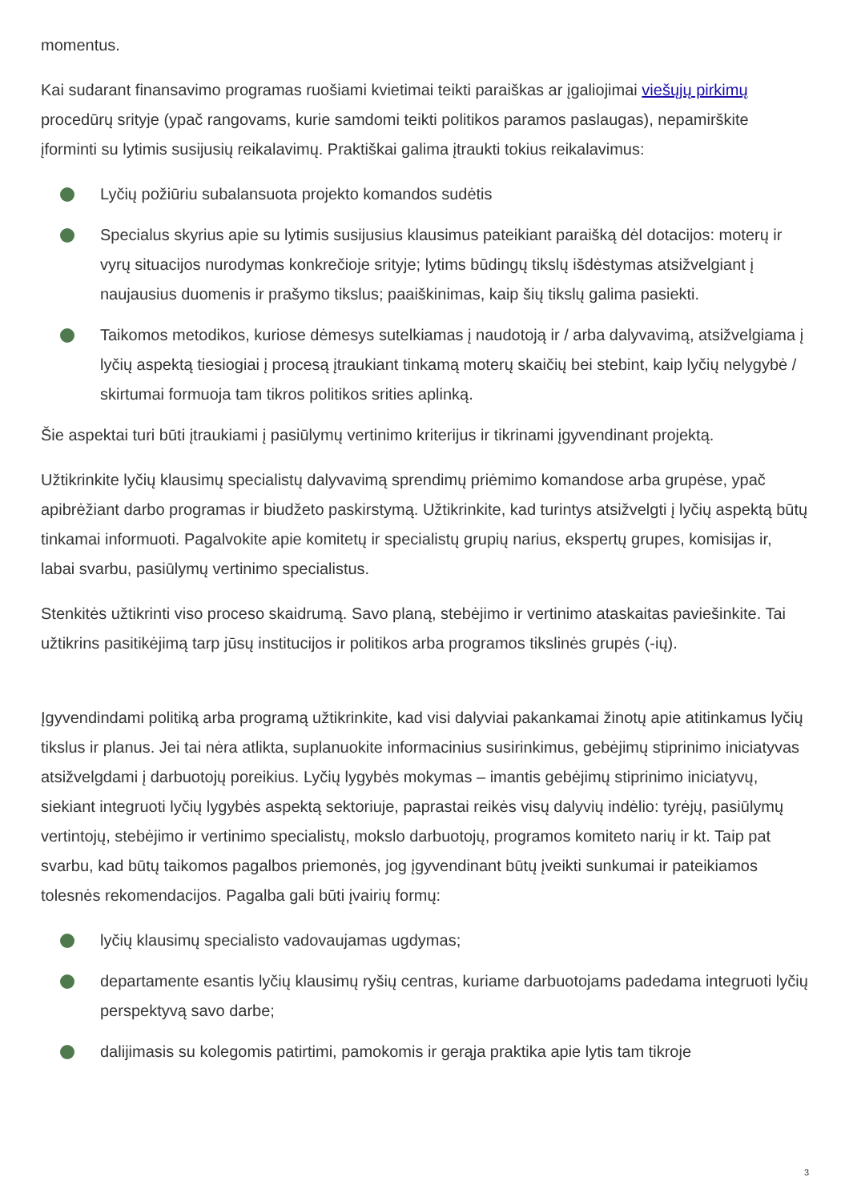momentus.
Kai sudarant finansavimo programas ruošiami kvietimai teikti paraiškas ar įgaliojimai viešųjų pirkimų procedūrų srityje (ypač rangovams, kurie samdomi teikti politikos paramos paslaugas), nepamirškite įforminti su lytimis susijusių reikalavimų. Praktiškai galima įtraukti tokius reikalavimus:
Lyčių požiūriu subalansuota projekto komandos sudėtis
Specialus skyrius apie su lytimis susijusius klausimus pateikiant paraišką dėl dotacijos: moterų ir vyrų situacijos nurodymas konkrečioje srityje; lytims būdingų tikslų išdėstymas atsižvelgiant į naujausius duomenis ir prašymo tikslus; paaiškinimas, kaip šių tikslų galima pasiekti.
Taikomos metodikos, kuriose dėmesys sutelkiamas į naudotoją ir / arba dalyvavimą, atsižvelgiama į lyčių aspektą tiesiogiai į procesą įtraukiant tinkamą moterų skaičių bei stebint, kaip lyčių nelygybė / skirtumai formuoja tam tikros politikos srities aplinką.
Šie aspektai turi būti įtraukiami į pasiūlymų vertinimo kriterijus ir tikrinami įgyvendinant projektą.
Užtikrinkite lyčių klausimų specialistų dalyvavimą sprendimų priėmimo komandose arba grupėse, ypač apibrėžiant darbo programas ir biudžeto paskirstymą. Užtikrinkite, kad turintys atsižvelgti į lyčių aspektą būtų tinkamai informuoti. Pagalvokite apie komitetų ir specialistų grupių narius, ekspertų grupes, komisijas ir, labai svarbu, pasiūlymų vertinimo specialistus.
Stenkitės užtikrinti viso proceso skaidrumą. Savo planą, stebėjimo ir vertinimo ataskaitas paviešinkite. Tai užtikrins pasitikėjimą tarp jūsų institucijos ir politikos arba programos tikslinės grupės (-ių).
Įgyvendindami politiką arba programą užtikrinkite, kad visi dalyviai pakankamai žinotų apie atitinkamus lyčių tikslus ir planus. Jei tai nėra atlikta, suplanuokite informacinius susirinkimus, gebėjimų stiprinimo iniciatyvas atsižvelgdami į darbuotojų poreikius. Lyčių lygybės mokymas – imantis gebėjimų stiprinimo iniciatyvų, siekiant integruoti lyčių lygybės aspektą sektoriuje, paprastai reikės visų dalyvių indėlio: tyrėjų, pasiūlymų vertintojų, stebėjimo ir vertinimo specialistų, mokslo darbuotojų, programos komiteto narių ir kt. Taip pat svarbu, kad būtų taikomos pagalbos priemonės, jog įgyvendinant būtų įveikti sunkumai ir pateikiamos tolesnės rekomendacijos. Pagalba gali būti įvairių formų:
lyčių klausimų specialisto vadovaujamas ugdymas;
departamente esantis lyčių klausimų ryšių centras, kuriame darbuotojams padedama integruoti lyčių perspektyvą savo darbe;
dalijimasis su kolegomis patirtimi, pamokomis ir gerąja praktika apie lytis tam tikroje
3